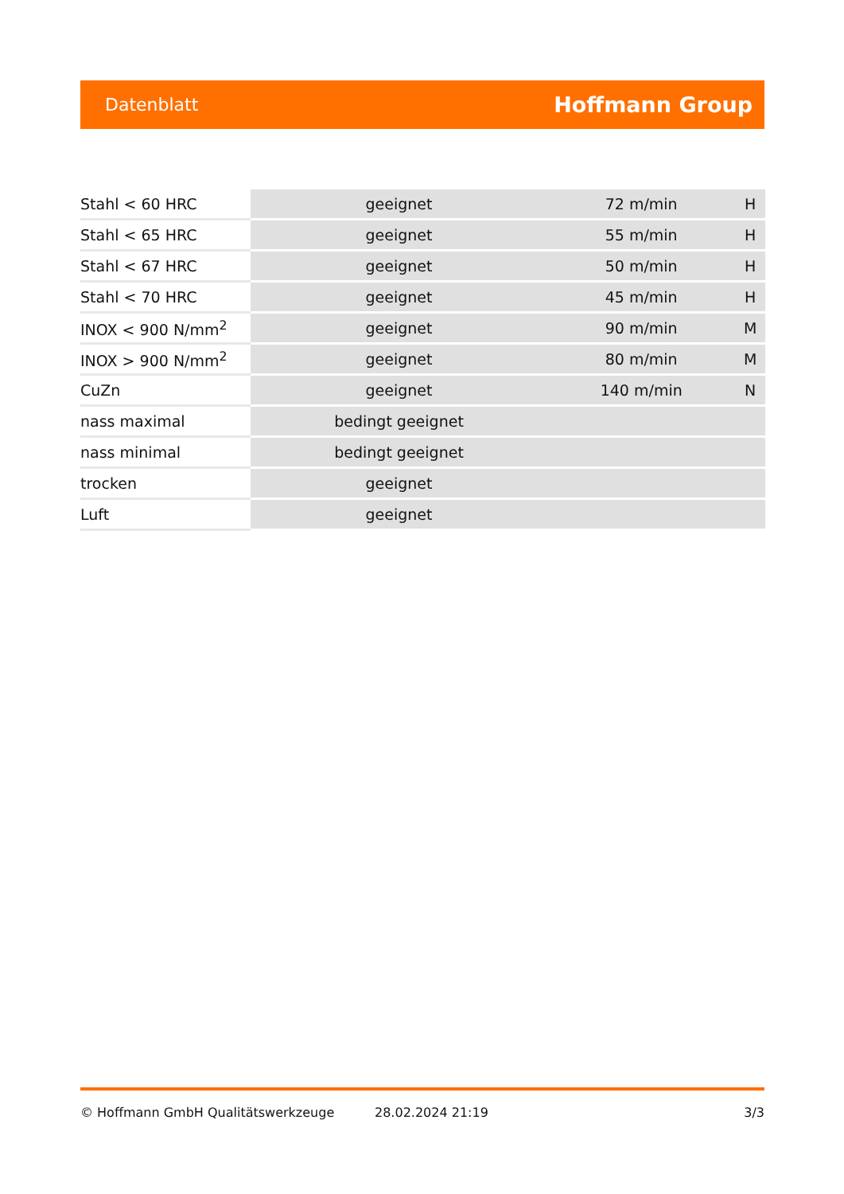Datenblatt Hoffmann Group
| Stahl < 60 HRC | geeignet | 72 m/min | H |
| Stahl < 65 HRC | geeignet | 55 m/min | H |
| Stahl < 67 HRC | geeignet | 50 m/min | H |
| Stahl < 70 HRC | geeignet | 45 m/min | H |
| INOX < 900 N/mm<sup>2</sup> | geeignet | 90 m/min | M |
| INOX > 900 N/mm<sup>2</sup> | geeignet | 80 m/min | M |
| CuZn | geeignet | 140 m/min | N |
| nass maximal | bedingt geeignet | | |
| nass minimal | bedingt geeignet | | |
| trocken | geeignet | | |
| Luft | geeignet | | |
© Hoffmann GmbH Qualitätswerkzeuge 28.02.2024 21:19 3/3